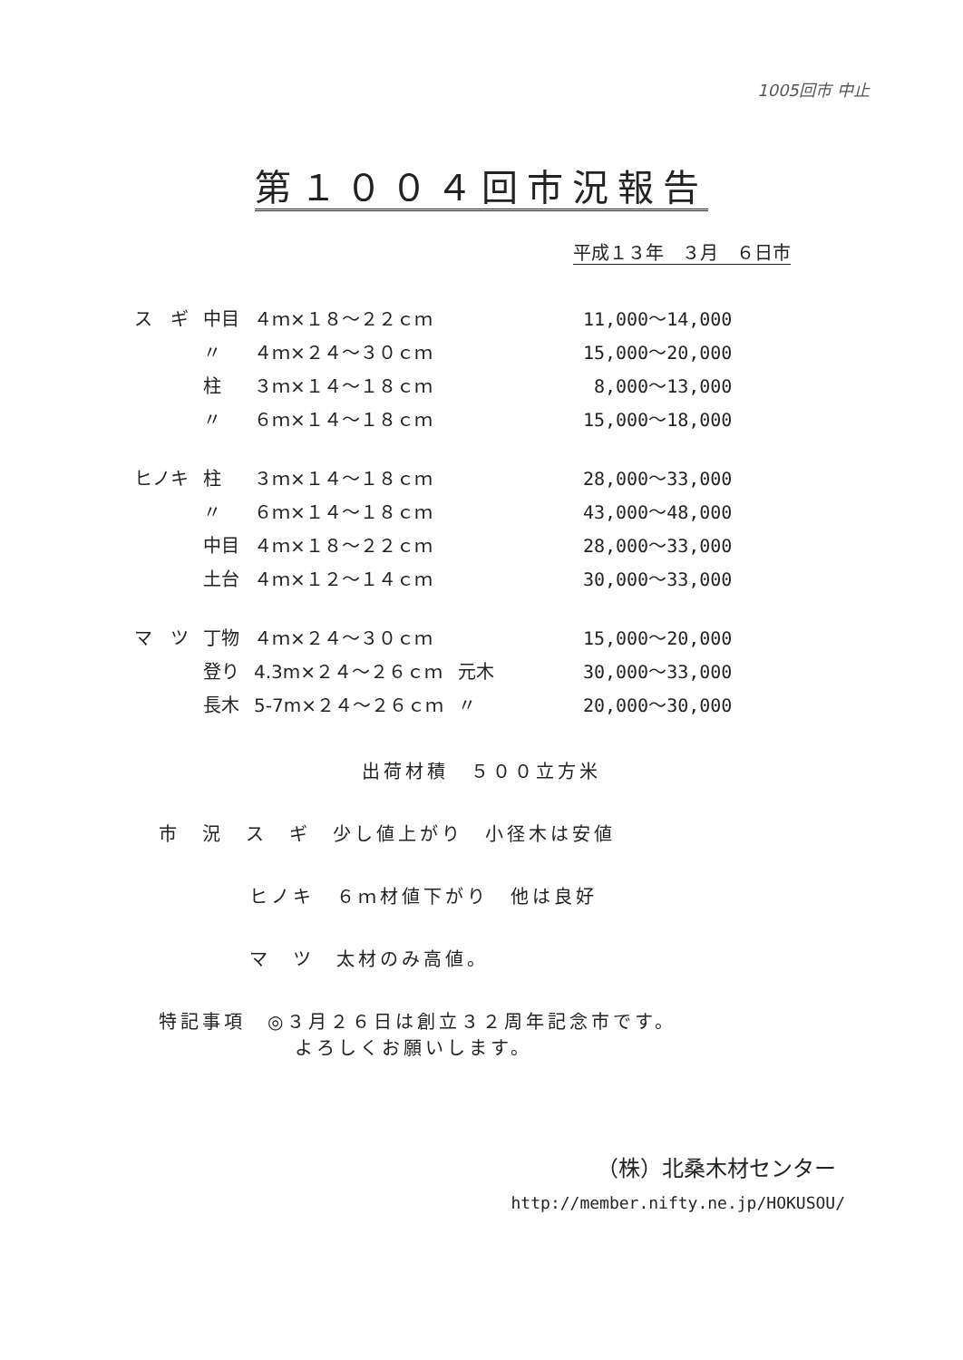1005回市 中止
第１００４回市況報告
平成１３年　３月　６日市
| ス ギ | 中目 | ４ｍ×１８～２２ｃｍ | | 11,000～14,000 |
| | 〃 | ４ｍ×２４～３０ｃｍ | | 15,000～20,000 |
| | 柱 | ３ｍ×１４～１８ｃｍ | | 8,000～13,000 |
| | 〃 | ６ｍ×１４～１８ｃｍ | | 15,000～18,000 |
| ヒノキ | 柱 | ３ｍ×１４～１８ｃｍ | | 28,000～33,000 |
| | 〃 | ６ｍ×１４～１８ｃｍ | | 43,000～48,000 |
| | 中目 | ４ｍ×１８～２２ｃｍ | | 28,000～33,000 |
| | 土台 | ４ｍ×１２～１４ｃｍ | | 30,000～33,000 |
| マ ツ | 丁物 | ４ｍ×２４～３０ｃｍ | | 15,000～20,000 |
| | 登り | 4.3m×２４～２６ｃｍ | 元木 | 30,000～33,000 |
| | 長木 | 5-7m×２４～２６ｃｍ | 〃 | 20,000～30,000 |
出荷材積　５００立方米
市　況　ス　ギ　少し値上がり　小径木は安値
ヒノキ　６ｍ材値下がり　他は良好
マ　ツ　太材のみ高値。
特記事項　◎３月２６日は創立３２周年記念市です。
よろしくお願いします。
（株）北桑木材センター
http://member.nifty.ne.jp/HOKUSOU/